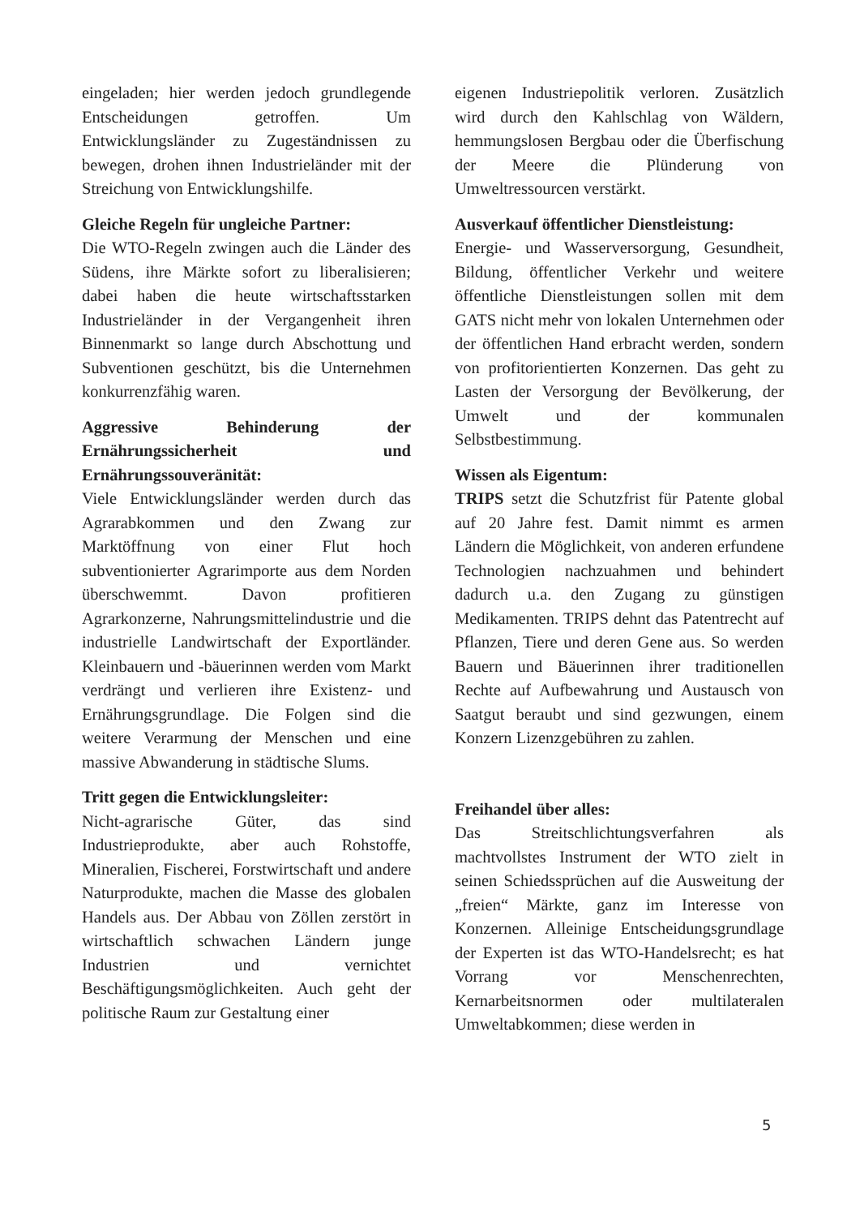eingeladen; hier werden jedoch grundlegende Entscheidungen getroffen. Um Entwicklungsländer zu Zugeständnissen zu bewegen, drohen ihnen Industrieländer mit der Streichung von Entwicklungshilfe.
Gleiche Regeln für ungleiche Partner:
Die WTO-Regeln zwingen auch die Länder des Südens, ihre Märkte sofort zu liberalisieren; dabei haben die heute wirtschaftsstarken Industrieländer in der Vergangenheit ihren Binnenmarkt so lange durch Abschottung und Subventionen geschützt, bis die Unternehmen konkurrenzfähig waren.
Aggressive Behinderung der Ernährungssicherheit und Ernährungssouveränität:
Viele Entwicklungsländer werden durch das Agrarabkommen und den Zwang zur Marktöffnung von einer Flut hoch subventionierter Agrarimporte aus dem Norden überschwemmt. Davon profitieren Agrarkonzerne, Nahrungsmittelindustrie und die industrielle Landwirtschaft der Exportländer. Kleinbauern und -bäuerinnen werden vom Markt verdrängt und verlieren ihre Existenz- und Ernährungsgrundlage. Die Folgen sind die weitere Verarmung der Menschen und eine massive Abwanderung in städtische Slums.
Tritt gegen die Entwicklungsleiter:
Nicht-agrarische Güter, das sind Industrieprodukte, aber auch Rohstoffe, Mineralien, Fischerei, Forstwirtschaft und andere Naturprodukte, machen die Masse des globalen Handels aus. Der Abbau von Zöllen zerstört in wirtschaftlich schwachen Ländern junge Industrien und vernichtet Beschäftigungsmöglichkeiten. Auch geht der politische Raum zur Gestaltung einer
eigenen Industriepolitik verloren. Zusätzlich wird durch den Kahlschlag von Wäldern, hemmungslosen Bergbau oder die Überfischung der Meere die Plünderung von Umweltressourcen verstärkt.
Ausverkauf öffentlicher Dienstleistung:
Energie- und Wasserversorgung, Gesundheit, Bildung, öffentlicher Verkehr und weitere öffentliche Dienstleistungen sollen mit dem GATS nicht mehr von lokalen Unternehmen oder der öffentlichen Hand erbracht werden, sondern von profitorientierten Konzernen. Das geht zu Lasten der Versorgung der Bevölkerung, der Umwelt und der kommunalen Selbstbestimmung.
Wissen als Eigentum:
TRIPS setzt die Schutzfrist für Patente global auf 20 Jahre fest. Damit nimmt es armen Ländern die Möglichkeit, von anderen erfundene Technologien nachzuahmen und behindert dadurch u.a. den Zugang zu günstigen Medikamenten. TRIPS dehnt das Patentrecht auf Pflanzen, Tiere und deren Gene aus. So werden Bauern und Bäuerinnen ihrer traditionellen Rechte auf Aufbewahrung und Austausch von Saatgut beraubt und sind gezwungen, einem Konzern Lizenzgebühren zu zahlen.
Freihandel über alles:
Das Streitschlichtungsverfahren als machtvollstes Instrument der WTO zielt in seinen Schiedssprüchen auf die Ausweitung der „freien“ Märkte, ganz im Interesse von Konzernen. Alleinige Entscheidungsgrundlage der Experten ist das WTO-Handelsrecht; es hat Vorrang vor Menschenrechten, Kernarbeitsnormen oder multilateralen Umweltabkommen; diese werden in
5